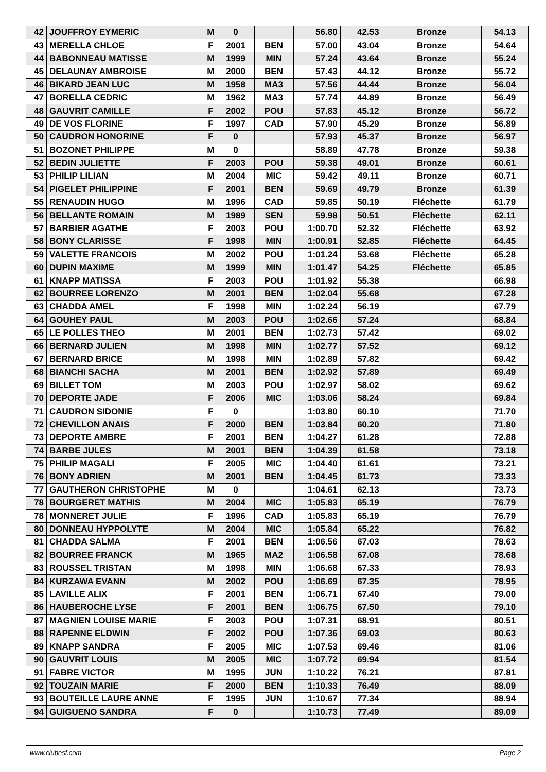| 42 | JOUFFROY EYMERIC | M | 0 | | 56.80 | 42.53 | Bronze | 54.13 |
| 43 | MERELLA CHLOE | F | 2001 | BEN | 57.00 | 43.04 | Bronze | 54.64 |
| 44 | BABONNEAU MATISSE | M | 1999 | MIN | 57.24 | 43.64 | Bronze | 55.24 |
| 45 | DELAUNAY AMBROISE | M | 2000 | BEN | 57.43 | 44.12 | Bronze | 55.72 |
| 46 | BIKARD JEAN LUC | M | 1958 | MA3 | 57.56 | 44.44 | Bronze | 56.04 |
| 47 | BORELLA CEDRIC | M | 1962 | MA3 | 57.74 | 44.89 | Bronze | 56.49 |
| 48 | GAUVRIT CAMILLE | F | 2002 | POU | 57.83 | 45.12 | Bronze | 56.72 |
| 49 | DE VOS FLORINE | F | 1997 | CAD | 57.90 | 45.29 | Bronze | 56.89 |
| 50 | CAUDRON HONORINE | F | 0 | | 57.93 | 45.37 | Bronze | 56.97 |
| 51 | BOZONET PHILIPPE | M | 0 | | 58.89 | 47.78 | Bronze | 59.38 |
| 52 | BEDIN JULIETTE | F | 2003 | POU | 59.38 | 49.01 | Bronze | 60.61 |
| 53 | PHILIP LILIAN | M | 2004 | MIC | 59.42 | 49.11 | Bronze | 60.71 |
| 54 | PIGELET PHILIPPINE | F | 2001 | BEN | 59.69 | 49.79 | Bronze | 61.39 |
| 55 | RENAUDIN HUGO | M | 1996 | CAD | 59.85 | 50.19 | Fléchette | 61.79 |
| 56 | BELLANTE ROMAIN | M | 1989 | SEN | 59.98 | 50.51 | Fléchette | 62.11 |
| 57 | BARBIER AGATHE | F | 2003 | POU | 1:00.70 | 52.32 | Fléchette | 63.92 |
| 58 | BONY CLARISSE | F | 1998 | MIN | 1:00.91 | 52.85 | Fléchette | 64.45 |
| 59 | VALETTE FRANCOIS | M | 2002 | POU | 1:01.24 | 53.68 | Fléchette | 65.28 |
| 60 | DUPIN MAXIME | M | 1999 | MIN | 1:01.47 | 54.25 | Fléchette | 65.85 |
| 61 | KNAPP MATISSA | F | 2003 | POU | 1:01.92 | 55.38 | | 66.98 |
| 62 | BOURREE LORENZO | M | 2001 | BEN | 1:02.04 | 55.68 | | 67.28 |
| 63 | CHADDA AMEL | F | 1998 | MIN | 1:02.24 | 56.19 | | 67.79 |
| 64 | GOUHEY PAUL | M | 2003 | POU | 1:02.66 | 57.24 | | 68.84 |
| 65 | LE POLLES THEO | M | 2001 | BEN | 1:02.73 | 57.42 | | 69.02 |
| 66 | BERNARD JULIEN | M | 1998 | MIN | 1:02.77 | 57.52 | | 69.12 |
| 67 | BERNARD BRICE | M | 1998 | MIN | 1:02.89 | 57.82 | | 69.42 |
| 68 | BIANCHI SACHA | M | 2001 | BEN | 1:02.92 | 57.89 | | 69.49 |
| 69 | BILLET TOM | M | 2003 | POU | 1:02.97 | 58.02 | | 69.62 |
| 70 | DEPORTE JADE | F | 2006 | MIC | 1:03.06 | 58.24 | | 69.84 |
| 71 | CAUDRON SIDONIE | F | 0 | | 1:03.80 | 60.10 | | 71.70 |
| 72 | CHEVILLON ANAIS | F | 2000 | BEN | 1:03.84 | 60.20 | | 71.80 |
| 73 | DEPORTE AMBRE | F | 2001 | BEN | 1:04.27 | 61.28 | | 72.88 |
| 74 | BARBE JULES | M | 2001 | BEN | 1:04.39 | 61.58 | | 73.18 |
| 75 | PHILIP MAGALI | F | 2005 | MIC | 1:04.40 | 61.61 | | 73.21 |
| 76 | BONY ADRIEN | M | 2001 | BEN | 1:04.45 | 61.73 | | 73.33 |
| 77 | GAUTHERON CHRISTOPHE | M | 0 | | 1:04.61 | 62.13 | | 73.73 |
| 78 | BOURGERET MATHIS | M | 2004 | MIC | 1:05.83 | 65.19 | | 76.79 |
| 78 | MONNERET JULIE | F | 1996 | CAD | 1:05.83 | 65.19 | | 76.79 |
| 80 | DONNEAU HYPPOLYTE | M | 2004 | MIC | 1:05.84 | 65.22 | | 76.82 |
| 81 | CHADDA SALMA | F | 2001 | BEN | 1:06.56 | 67.03 | | 78.63 |
| 82 | BOURREE FRANCK | M | 1965 | MA2 | 1:06.58 | 67.08 | | 78.68 |
| 83 | ROUSSEL TRISTAN | M | 1998 | MIN | 1:06.68 | 67.33 | | 78.93 |
| 84 | KURZAWA EVANN | M | 2002 | POU | 1:06.69 | 67.35 | | 78.95 |
| 85 | LAVILLE ALIX | F | 2001 | BEN | 1:06.71 | 67.40 | | 79.00 |
| 86 | HAUBEROCHE LYSE | F | 2001 | BEN | 1:06.75 | 67.50 | | 79.10 |
| 87 | MAGNIEN LOUISE MARIE | F | 2003 | POU | 1:07.31 | 68.91 | | 80.51 |
| 88 | RAPENNE ELDWIN | F | 2002 | POU | 1:07.36 | 69.03 | | 80.63 |
| 89 | KNAPP SANDRA | F | 2005 | MIC | 1:07.53 | 69.46 | | 81.06 |
| 90 | GAUVRIT LOUIS | M | 2005 | MIC | 1:07.72 | 69.94 | | 81.54 |
| 91 | FABRE VICTOR | M | 1995 | JUN | 1:10.22 | 76.21 | | 87.81 |
| 92 | TOUZAIN MARIE | F | 2000 | BEN | 1:10.33 | 76.49 | | 88.09 |
| 93 | BOUTEILLE LAURE ANNE | F | 1995 | JUN | 1:10.67 | 77.34 | | 88.94 |
| 94 | GUIGUENO SANDRA | F | 0 | | 1:10.73 | 77.49 | | 89.09 |
www.clubesf.com Page 2